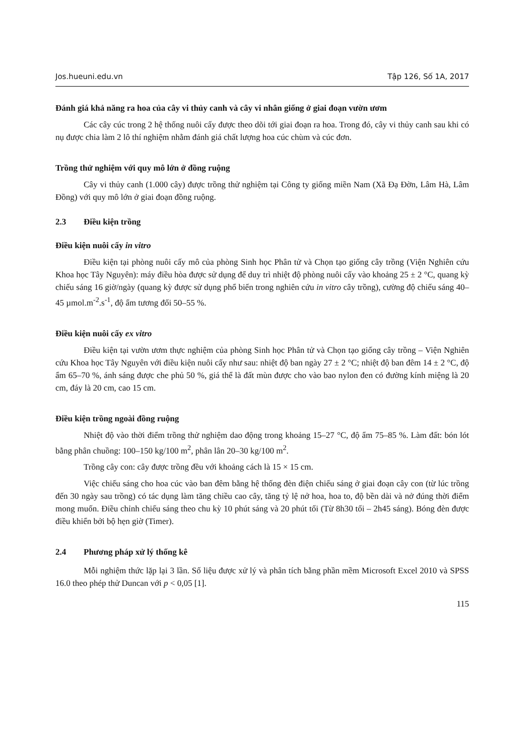Jos.hueuni.edu.vn Tập 126, Số 1A, 2017
Đánh giá khả năng ra hoa của cây vi thủy canh và cây vi nhân giống ở giai đoạn vườn ươm
Các cây cúc trong 2 hệ thống nuôi cấy được theo dõi tới giai đoạn ra hoa. Trong đó, cây vi thủy canh sau khi có nụ được chia làm 2 lô thí nghiệm nhằm đánh giá chất lượng hoa cúc chùm và cúc đơn.
Trồng thử nghiệm với quy mô lớn ở đồng ruộng
Cây vi thủy canh (1.000 cây) được trồng thử nghiệm tại Công ty giống miền Nam (Xã Đạ Đờn, Lâm Hà, Lâm Đồng) với quy mô lớn ở giai đoạn đồng ruộng.
2.3 Điều kiện trồng
Điều kiện nuôi cấy in vitro
Điều kiện tại phòng nuôi cấy mô của phòng Sinh học Phân tử và Chọn tạo giống cây trồng (Viện Nghiên cứu Khoa học Tây Nguyên): máy điều hòa được sử dụng để duy trì nhiệt độ phòng nuôi cấy vào khoảng 25 ± 2 °C, quang kỳ chiếu sáng 16 giờ/ngày (quang kỳ được sử dụng phổ biến trong nghiên cứu in vitro cây trồng), cường độ chiếu sáng 40–45 µmol.m<sup>-2</sup>.s<sup>-1</sup>, độ ẩm tương đối 50–55 %.
Điều kiện nuôi cấy ex vitro
Điều kiện tại vườn ươm thực nghiệm của phòng Sinh học Phân tử và Chọn tạo giống cây trồng – Viện Nghiên cứu Khoa học Tây Nguyên với điều kiện nuôi cấy như sau: nhiệt độ ban ngày 27 ± 2 °C; nhiệt độ ban đêm 14 ± 2 °C, độ ẩm 65–70 %, ánh sáng được che phủ 50 %, giá thể là đất mùn được cho vào bao nylon đen có đường kính miệng là 20 cm, đáy là 20 cm, cao 15 cm.
Điều kiện trồng ngoài đồng ruộng
Nhiệt độ vào thời điểm trồng thử nghiệm dao động trong khoảng 15–27 °C, độ ẩm 75–85 %. Làm đất: bón lót bằng phân chuồng: 100–150 kg/100 m<sup>2</sup>, phân lân 20–30 kg/100 m<sup>2</sup>.
Trồng cây con: cây được trồng đều với khoảng cách là 15 × 15 cm.
Việc chiếu sáng cho hoa cúc vào ban đêm bằng hệ thống đèn điện chiếu sáng ở giai đoạn cây con (từ lúc trồng đến 30 ngày sau trồng) có tác dụng làm tăng chiều cao cây, tăng tỷ lệ nở hoa, hoa to, độ bền dài và nở đúng thời điểm mong muốn. Điều chỉnh chiếu sáng theo chu kỳ 10 phút sáng và 20 phút tối (Từ 8h30 tối – 2h45 sáng). Bóng đèn được điều khiển bởi bộ hẹn giờ (Timer).
2.4 Phương pháp xử lý thống kê
Mỗi nghiệm thức lặp lại 3 lần. Số liệu được xử lý và phân tích bằng phần mềm Microsoft Excel 2010 và SPSS 16.0 theo phép thử Duncan với p < 0,05 [1].
115